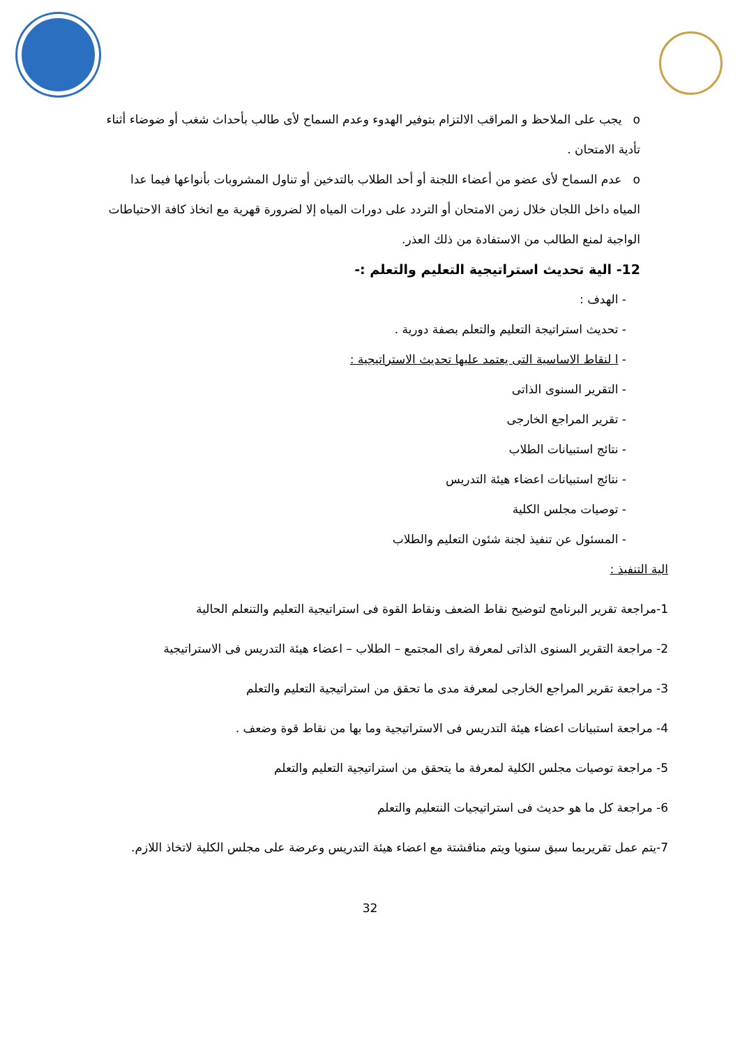o يجب على الملاحظ و المراقب الالتزام بتوفير الهدوء وعدم السماح لأى طالب بأحداث شغب أو ضوضاء أثناء تأدية الامتحان .
o عدم السماح لأى عضو من أعضاء اللجنة أو أحد الطلاب بالتدخين أو تناول المشروبات بأنواعها فيما عدا المياه داخل اللجان خلال زمن الامتحان أو التردد على دورات المياه إلا لضرورة قهرية مع اتخاذ كافة الاحتياطات الواجبة لمنع الطالب من الاستفادة من ذلك العذر.
12- الية تحديث استراتيجية التعليم والتعلم :-
- الهدف :
- تحديث استراتيجة التعليم والتعلم بصفة دورية .
- ا لنقاط الاساسية التى يعتمد عليها تحديث الاستراتيجية :
- التقرير السنوى الذاتى
- تقرير المراجع الخارجى
- نتائج استبيانات الطلاب
- نتائج استبيانات اعضاء هيئة التدريس
- توصيات مجلس الكلية
- المسئول عن تنفيذ لجنة شئون التعليم والطلاب
الية التنفيذ :
1-مراجعة تقرير البرنامج لتوضيح نقاط الضعف ونقاط القوة فى استراتيجية التعليم والتنعلم الحالية
2- مراجعة التقرير السنوى الذاتى لمعرفة راى المجتمع – الطلاب – اعضاء هيئة التدريس فى الاستراتيجية
3- مراجعة تقرير المراجع الخارجى لمعرفة مدى ما تحقق من استراتيجية التعليم والتعلم
4- مراجعة استبيانات اعضاء هيئة التدريس فى الاستراتيجية وما بها من نقاط قوة وضعف .
5- مراجعة توصيات مجلس الكلية لمعرفة ما يتحقق من استراتيجية التعليم والتعلم
6- مراجعة كل ما هو حديث فى استراتيجيات النتعليم والتعلم
7-يتم عمل تقريربما سبق سنويا ويتم مناقشتة مع اعضاء هيئة التدريس وعرضة على مجلس الكلية لاتخاذ اللازم.
32